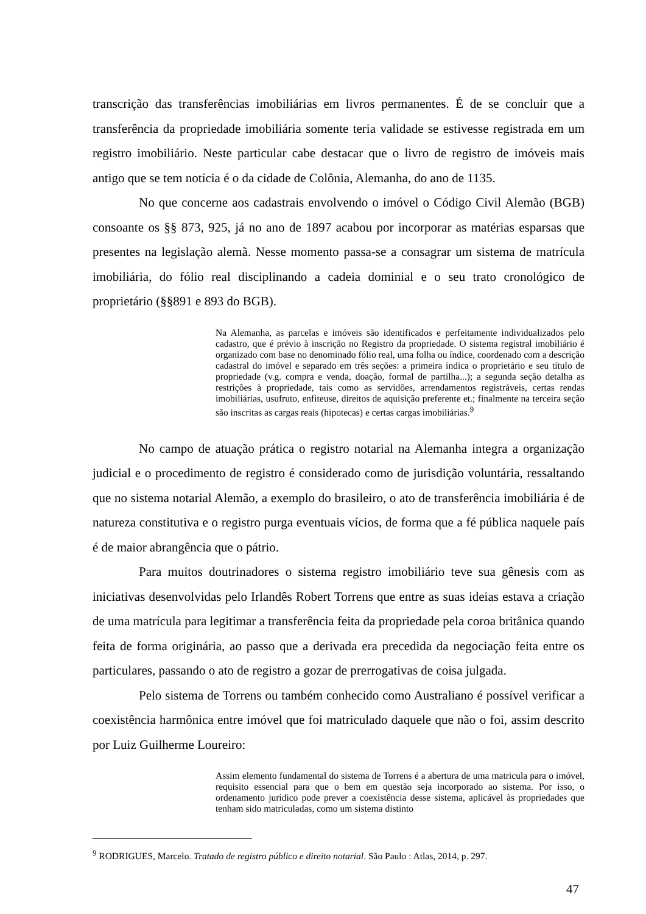transcrição das transferências imobiliárias em livros permanentes. É de se concluir que a transferência da propriedade imobiliária somente teria validade se estivesse registrada em um registro imobiliário. Neste particular cabe destacar que o livro de registro de imóveis mais antigo que se tem notícia é o da cidade de Colônia, Alemanha, do ano de 1135.
No que concerne aos cadastrais envolvendo o imóvel o Código Civil Alemão (BGB) consoante os §§ 873, 925, já no ano de 1897 acabou por incorporar as matérias esparsas que presentes na legislação alemã. Nesse momento passa-se a consagrar um sistema de matrícula imobiliária, do fólio real disciplinando a cadeia dominial e o seu trato cronológico de proprietário (§§891 e 893 do BGB).
Na Alemanha, as parcelas e imóveis são identificados e perfeitamente individualizados pelo cadastro, que é prévio à inscrição no Registro da propriedade. O sistema registral imobiliário é organizado com base no denominado fólio real, uma folha ou índice, coordenado com a descrição cadastral do imóvel e separado em três seções: a primeira indica o proprietário e seu título de propriedade (v.g. compra e venda, doação, formal de partilha...); a segunda seção detalha as restrições à propriedade, tais como as servidões, arrendamentos registráveis, certas rendas imobiliárias, usufruto, enfiteuse, direitos de aquisição preferente et.; finalmente na terceira seção são inscritas as cargas reais (hipotecas) e certas cargas imobiliárias.<sup>9</sup>
No campo de atuação prática o registro notarial na Alemanha integra a organização judicial e o procedimento de registro é considerado como de jurisdição voluntária, ressaltando que no sistema notarial Alemão, a exemplo do brasileiro, o ato de transferência imobiliária é de natureza constitutiva e o registro purga eventuais vícios, de forma que a fé pública naquele país é de maior abrangência que o pátrio.
Para muitos doutrinadores o sistema registro imobiliário teve sua gênesis com as iniciativas desenvolvidas pelo Irlandês Robert Torrens que entre as suas ideias estava a criação de uma matrícula para legitimar a transferência feita da propriedade pela coroa britânica quando feita de forma originária, ao passo que a derivada era precedida da negociação feita entre os particulares, passando o ato de registro a gozar de prerrogativas de coisa julgada.
Pelo sistema de Torrens ou também conhecido como Australiano é possível verificar a coexistência harmônica entre imóvel que foi matriculado daquele que não o foi, assim descrito por Luiz Guilherme Loureiro:
Assim elemento fundamental do sistema de Torrens é a abertura de uma matricula para o imóvel, requisito essencial para que o bem em questão seja incorporado ao sistema. Por isso, o ordenamento jurídico pode prever a coexistência desse sistema, aplicável às propriedades que tenham sido matriculadas, como um sistema distinto
<sup>9</sup> RODRIGUES, Marcelo. Tratado de registro público e direito notarial. São Paulo : Atlas, 2014, p. 297.
47